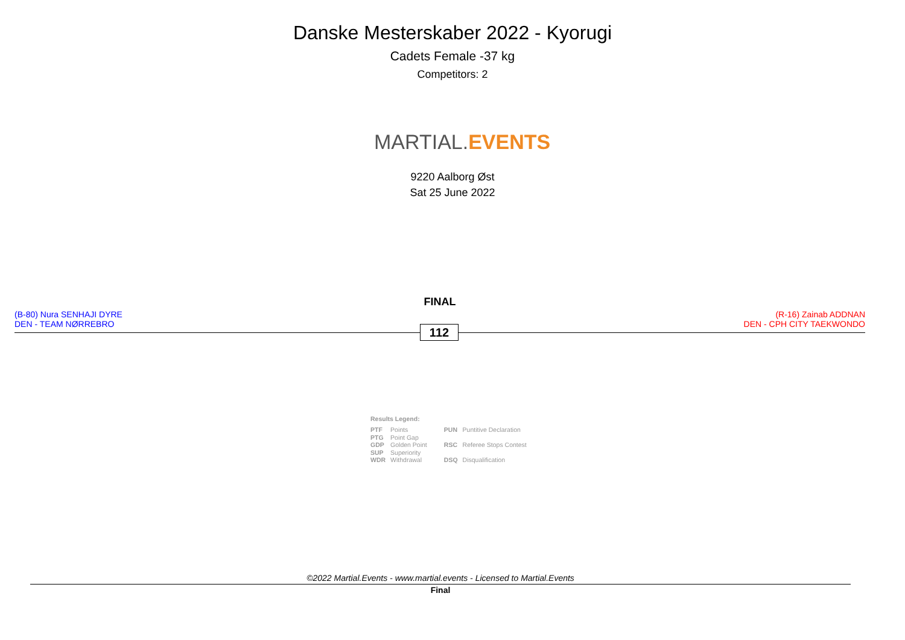Danske Mesterskaber 2022 - Kyorugi
Cadets Female -37 kg
Competitors: 2
MARTIAL. EVENTS
9220 Aalborg Øst
Sat 25 June 2022
FINAL
(B-80) Nura SENHAJI DYRE
DEN - TEAM NØRREBRO
112
(R-16) Zainab ADDNAN
DEN - CPH CITY TAEKWONDO
Results Legend:
| PTF | Points | PUN | Puntitive Declaration |
| PTG | Point Gap | | |
| GDP | Golden Point | RSC | Referee Stops Contest |
| SUP | Superiority | | |
| WDR | Withdrawal | DSQ | Disqualification |
©2022 Martial.Events - www.martial.events - Licensed to Martial.Events
Final